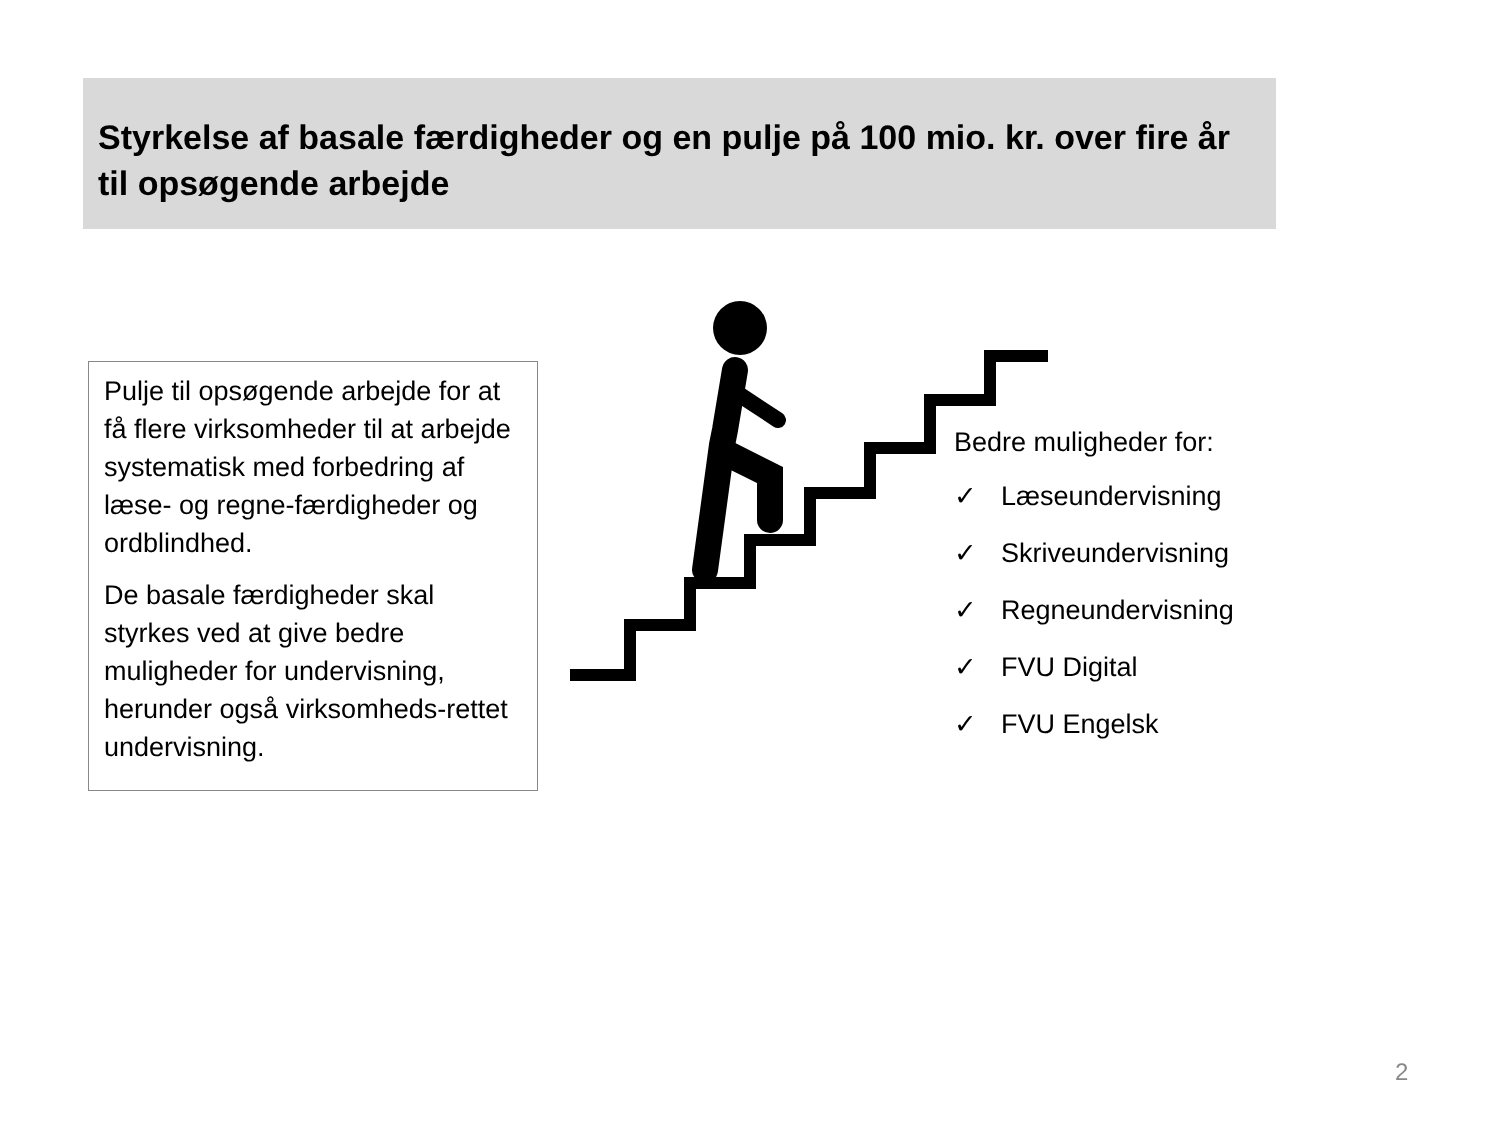Styrkelse af basale færdigheder og en pulje på 100 mio. kr. over fire år til opsøgende arbejde
Pulje til opsøgende arbejde for at få flere virksomheder til at arbejde systematisk med forbedring af læse- og regne-færdigheder og ordblindhed.
De basale færdigheder skal styrkes ved at give bedre muligheder for undervisning, herunder også virksomheds-rettet undervisning.
Bedre muligheder for:
✓ Læseundervisning
✓ Skriveundervisning
✓ Regneundervisning
✓ FVU Digital
✓ FVU Engelsk
2